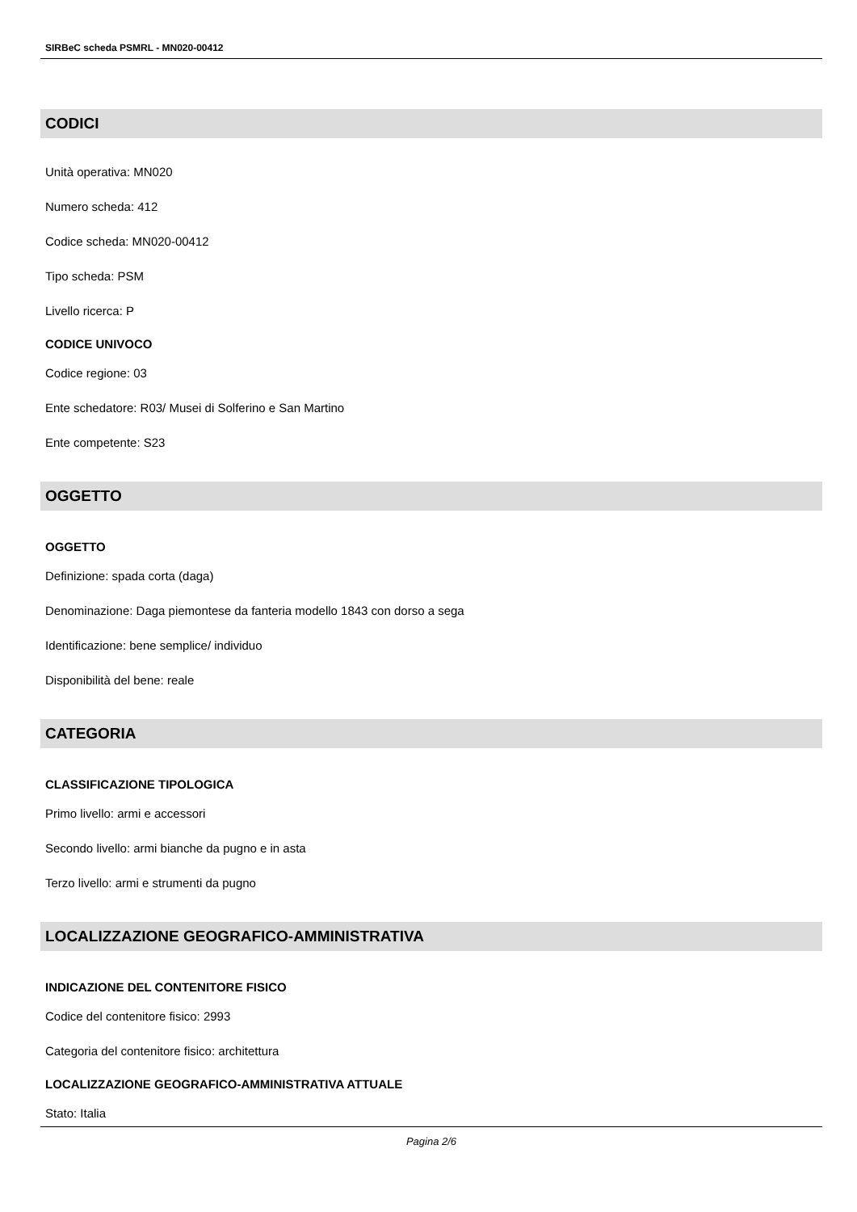SIRBeC scheda PSMRL - MN020-00412
CODICI
Unità operativa: MN020
Numero scheda: 412
Codice scheda: MN020-00412
Tipo scheda: PSM
Livello ricerca: P
CODICE UNIVOCO
Codice regione: 03
Ente schedatore: R03/ Musei di Solferino e San Martino
Ente competente: S23
OGGETTO
OGGETTO
Definizione: spada corta (daga)
Denominazione: Daga piemontese da fanteria modello 1843 con dorso a sega
Identificazione: bene semplice/ individuo
Disponibilità del bene: reale
CATEGORIA
CLASSIFICAZIONE TIPOLOGICA
Primo livello: armi e accessori
Secondo livello: armi bianche da pugno e in asta
Terzo livello: armi e strumenti da pugno
LOCALIZZAZIONE GEOGRAFICO-AMMINISTRATIVA
INDICAZIONE DEL CONTENITORE FISICO
Codice del contenitore fisico: 2993
Categoria del contenitore fisico: architettura
LOCALIZZAZIONE GEOGRAFICO-AMMINISTRATIVA ATTUALE
Stato: Italia
Pagina 2/6